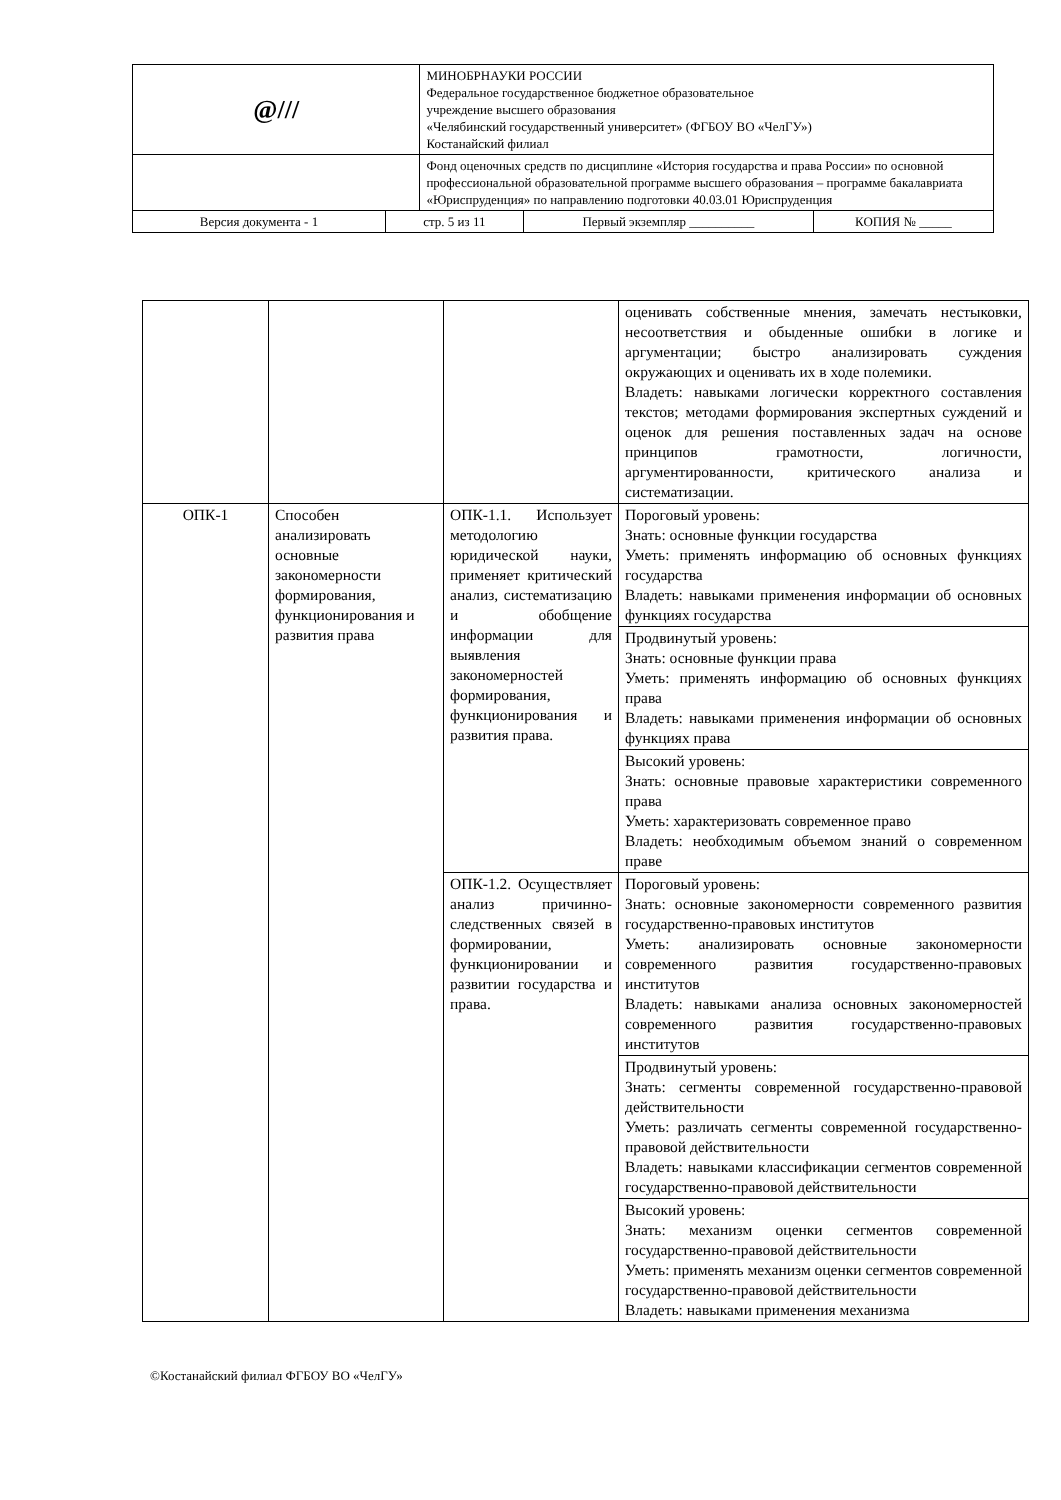| @/// | | МИНОБРНАУКИ РОССИИ Федеральное государственное бюджетное образовательное учреждение высшего образования «Челябинский государственный университет» (ФГБОУ ВО «ЧелГУ») Костанайский филиал | | |
| | | Фонд оценочных средств по дисциплине «История государства и права России» по основной профессиональной образовательной программе высшего образования – программе бакалавриата «Юриспруденция» по направлению подготовки 40.03.01 Юриспруденция | | |
| Версия документа - 1 | стр. 5 из 11 | | Первый экземпляр __________ | КОПИЯ № _____ |
| | | | оценивать собственные мнения, замечать нестыковки, несоответствия и обыденные ошибки в логике и аргументации; быстро анализировать суждения окружающих и оценивать их в ходе полемики. Владеть: навыками логически корректного составления текстов; методами формирования экспертных суждений и оценок для решения поставленных задач на основе принципов грамотности, логичности, аргументированности, критического анализа и систематизации. |
| ОПК-1 | Способен анализировать основные закономерности формирования, функционирования и развития права | ОПК-1.1. Использует методологию юридической науки, применяет критический анализ, систематизацию и обобщение информации для выявления закономерностей формирования, функционирования и развития права. | Пороговый уровень: Знать: основные функции государства Уметь: применять информацию об основных функциях государства Владеть: навыками применения информации об основных функциях государства |
| | | | Продвинутый уровень: Знать: основные функции права Уметь: применять информацию об основных функциях права Владеть: навыками применения информации об основных функциях права |
| | | | Высокий уровень: Знать: основные правовые характеристики современного права Уметь: характеризовать современное право Владеть: необходимым объемом знаний о современном праве |
| | | ОПК-1.2. Осуществляет анализ причинно-следственных связей в формировании, функционировании и развитии государства и права. | Пороговый уровень: Знать: основные закономерности современного развития государственно-правовых институтов Уметь: анализировать основные закономерности современного развития государственно-правовых институтов Владеть: навыками анализа основных закономерностей современного развития государственно-правовых институтов |
| | | | Продвинутый уровень: Знать: сегменты современной государственно-правовой действительности Уметь: различать сегменты современной государственно-правовой действительности Владеть: навыками классификации сегментов современной государственно-правовой действительности |
| | | | Высокий уровень: Знать: механизм оценки сегментов современной государственно-правовой действительности Уметь: применять механизм оценки сегментов современной государственно-правовой действительности Владеть: навыками применения механизма |
©Костанайский филиал ФГБОУ ВО «ЧелГУ»